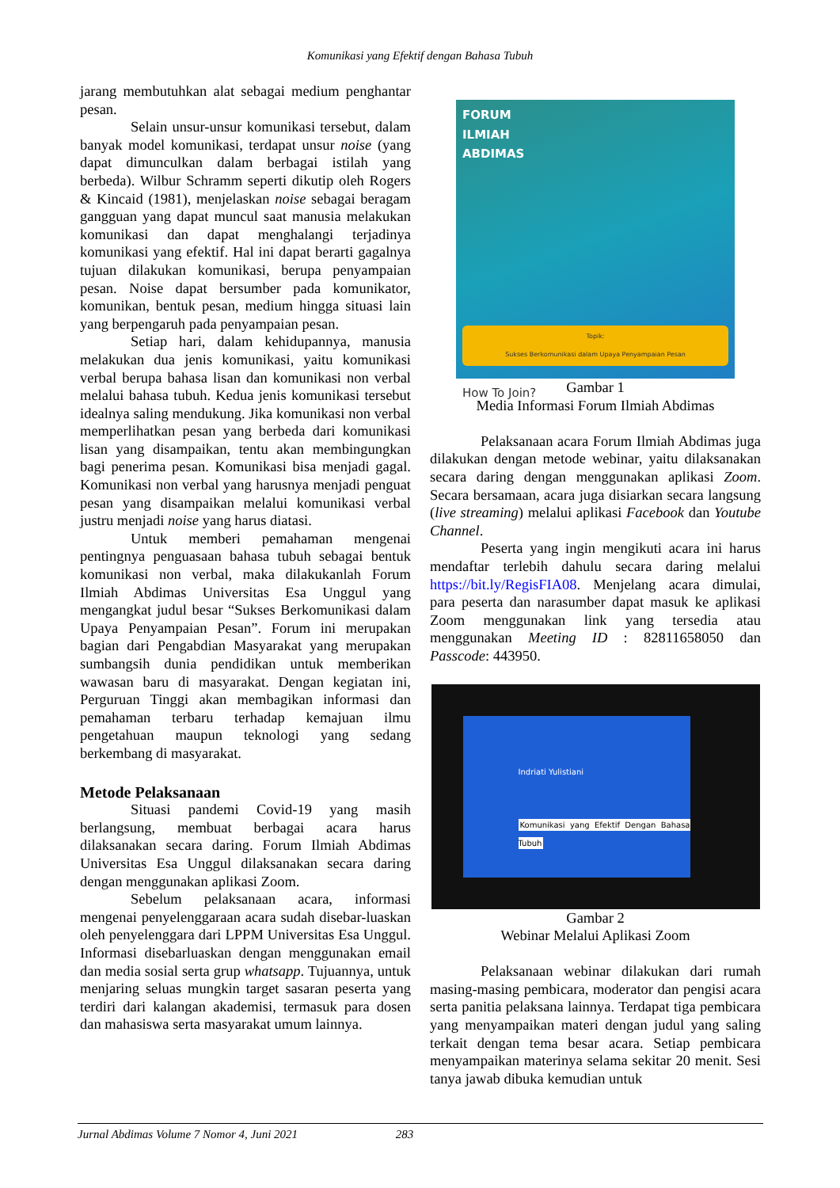Komunikasi yang Efektif dengan Bahasa Tubuh
jarang membutuhkan alat sebagai medium penghantar pesan.
Selain unsur-unsur komunikasi tersebut, dalam banyak model komunikasi, terdapat unsur noise (yang dapat dimunculkan dalam berbagai istilah yang berbeda). Wilbur Schramm seperti dikutip oleh Rogers & Kincaid (1981), menjelaskan noise sebagai beragam gangguan yang dapat muncul saat manusia melakukan komunikasi dan dapat menghalangi terjadinya komunikasi yang efektif. Hal ini dapat berarti gagalnya tujuan dilakukan komunikasi, berupa penyampaian pesan. Noise dapat bersumber pada komunikator, komunikan, bentuk pesan, medium hingga situasi lain yang berpengaruh pada penyampaian pesan.
Setiap hari, dalam kehidupannya, manusia melakukan dua jenis komunikasi, yaitu komunikasi verbal berupa bahasa lisan dan komunikasi non verbal melalui bahasa tubuh. Kedua jenis komunikasi tersebut idealnya saling mendukung. Jika komunikasi non verbal memperlihatkan pesan yang berbeda dari komunikasi lisan yang disampaikan, tentu akan membingungkan bagi penerima pesan. Komunikasi bisa menjadi gagal. Komunikasi non verbal yang harusnya menjadi penguat pesan yang disampaikan melalui komunikasi verbal justru menjadi noise yang harus diatasi.
Untuk memberi pemahaman mengenai pentingnya penguasaan bahasa tubuh sebagai bentuk komunikasi non verbal, maka dilakukanlah Forum Ilmiah Abdimas Universitas Esa Unggul yang mengangkat judul besar “Sukses Berkomunikasi dalam Upaya Penyampaian Pesan”. Forum ini merupakan bagian dari Pengabdian Masyarakat yang merupakan sumbangsih dunia pendidikan untuk memberikan wawasan baru di masyarakat. Dengan kegiatan ini, Perguruan Tinggi akan membagikan informasi dan pemahaman terbaru terhadap kemajuan ilmu pengetahuan maupun teknologi yang sedang berkembang di masyarakat.
Metode Pelaksanaan
Situasi pandemi Covid-19 yang masih berlangsung, membuat berbagai acara harus dilaksanakan secara daring. Forum Ilmiah Abdimas Universitas Esa Unggul dilaksanakan secara daring dengan menggunakan aplikasi Zoom.
Sebelum pelaksanaan acara, informasi mengenai penyelenggaraan acara sudah disebar-luaskan oleh penyelenggara dari LPPM Universitas Esa Unggul. Informasi disebarluaskan dengan menggunakan email dan media sosial serta grup whatsapp. Tujuannya, untuk menjaring seluas mungkin target sasaran peserta yang terdiri dari kalangan akademisi, termasuk para dosen dan mahasiswa serta masyarakat umum lainnya.
FORUM
ILMIAH
ABDIMAS
Topik:
Sukses Berkomunikasi dalam Upaya Penyampaian Pesan
How To Join?
Gambar 1
Media Informasi Forum Ilmiah Abdimas
Pelaksanaan acara Forum Ilmiah Abdimas juga dilakukan dengan metode webinar, yaitu dilaksanakan secara daring dengan menggunakan aplikasi Zoom. Secara bersamaan, acara juga disiarkan secara langsung (live streaming) melalui aplikasi Facebook dan Youtube Channel.
Peserta yang ingin mengikuti acara ini harus mendaftar terlebih dahulu secara daring melalui https://bit.ly/RegisFIA08. Menjelang acara dimulai, para peserta dan narasumber dapat masuk ke aplikasi Zoom menggunakan link yang tersedia atau menggunakan Meeting ID : 82811658050 dan Passcode: 443950.
Indriati Yulistiani
Komunikasi yang Efektif Dengan Bahasa Tubuh
Gambar 2
Webinar Melalui Aplikasi Zoom
Pelaksanaan webinar dilakukan dari rumah masing-masing pembicara, moderator dan pengisi acara serta panitia pelaksana lainnya. Terdapat tiga pembicara yang menyampaikan materi dengan judul yang saling terkait dengan tema besar acara. Setiap pembicara menyampaikan materinya selama sekitar 20 menit. Sesi tanya jawab dibuka kemudian untuk
Jurnal Abdimas Volume 7 Nomor 4, Juni 2021 283